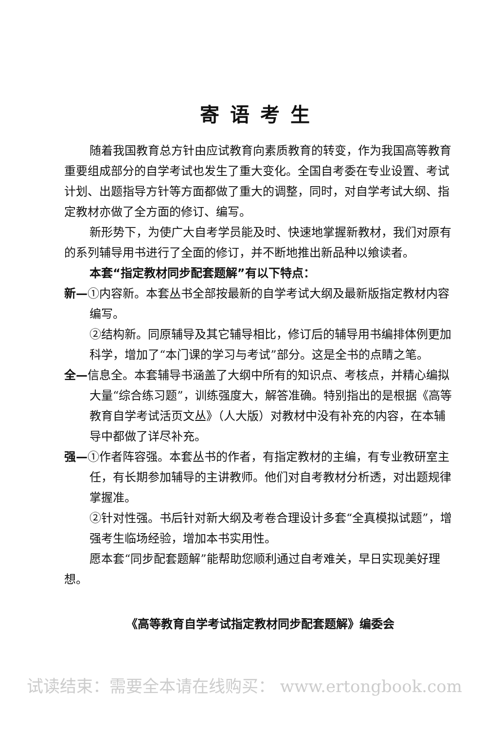寄语考生
随着我国教育总方针由应试教育向素质教育的转变，作为我国高等教育重要组成部分的自学考试也发生了重大变化。全国自考委在专业设置、考试计划、出题指导方针等方面都做了重大的调整，同时，对自学考试大纲、指定教材亦做了全方面的修订、编写。
新形势下，为使广大自考学员能及时、快速地掌握新教材，我们对原有的系列辅导用书进行了全面的修订，并不断地推出新品种以飨读者。
本套“指定教材同步配套题解”有以下特点：
新—①内容新。本套丛书全部按最新的自学考试大纲及最新版指定教材内容编写。
②结构新。同原辅导及其它辅导相比，修订后的辅导用书编排体例更加科学，增加了“本门课的学习与考试”部分。这是全书的点睛之笔。
全—信息全。本套辅导书涵盖了大纲中所有的知识点、考核点，并精心编拟大量“综合练习题”，训练强度大，解答准确。特别指出的是根据《高等教育自学考试活页文丛》（人大版）对教材中没有补充的内容，在本辅导中都做了详尽补充。
强—①作者阵容强。本套丛书的作者，有指定教材的主编，有专业教研室主任，有长期参加辅导的主讲教师。他们对自考教材分析透，对出题规律掌握准。
②针对性强。书后针对新大纲及考卷合理设计多套“全真模拟试题”，增强考生临场经验，增加本书实用性。
愿本套“同步配套题解”能帮助您顺利通过自考难关，早日实现美好理想。
《高等教育自学考试指定教材同步配套题解》编委会
试读结束：需要全本请在线购买： www.ertongbook.com